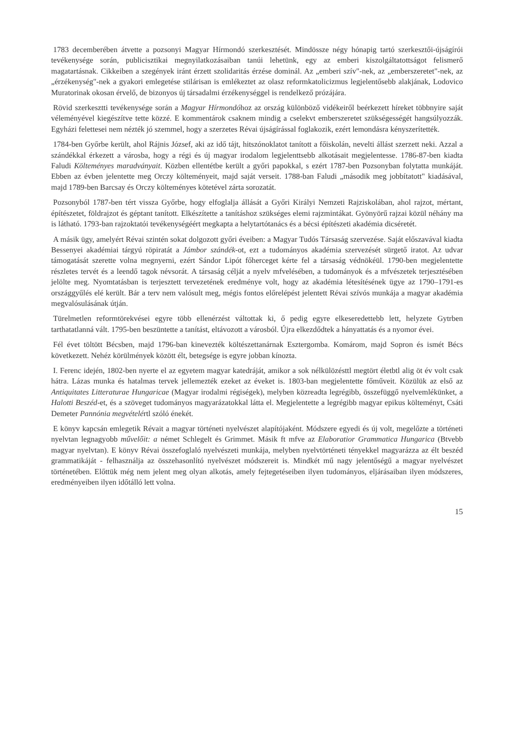1783 decemberében átvette a pozsonyi Magyar Hírmondó szerkesztését. Mindössze négy hónapig tartó szerkesztői-újságírói tevékenysége során, publicisztikai megnyilatkozásaiban tanúi lehetünk, egy az emberi kiszolgáltatottságot felismerő magatartásnak. Cikkeiben a szegények iránt érzett szolidaritás érzése dominál. Az „emberi szív"-nek, az „emberszeretet"-nek, az „érzékenység"-nek a gyakori emlegetése stilárisan is emlékeztet az olasz reformkatolicizmus legjelentősebb alakjának, Lodovico Muratorinak okosan érvelő, de bizonyos új társadalmi érzékenységgel is rendelkező prózájára.
Rövid szerkesztti tevékenysége során a Magyar Hírmondóhoz az ország különböző vidékeiről beérkezett híreket többnyire saját véleményével kiegészítve tette közzé. E kommentárok csaknem mindig a cselekvt emberszeretet szükségességét hangsúlyozzák. Egyházi felettesei nem nézték jó szemmel, hogy a szerzetes Révai újságírással foglakozik, ezért lemondásra kényszerítették.
1784-ben Győrbe került, ahol Rájnis József, aki az idő tájt, hitszónoklatot tanított a főiskolán, nevelti állást szerzett neki. Azzal a szándékkal érkezett a városba, hogy a régi és új magyar irodalom legjelenttsebb alkotásait megjelentesse. 1786-87-ben kiadta Faludi Költeményes maradványait. Közben ellentétbe került a győri papokkal, s ezért 1787-ben Pozsonyban folytatta munkáját. Ebben az évben jelentette meg Orczy költeményeit, majd saját verseit. 1788-ban Faludi „második meg jobbítatott" kiadásával, majd 1789-ben Barcsay és Orczy költeményes kötetével zárta sorozatát.
Pozsonyból 1787-ben tért vissza Győrbe, hogy elfoglalja állását a Győri Királyi Nemzeti Rajziskolában, ahol rajzot, mértant, építészetet, földrajzot és géptant tanított. Elkészítette a tanításhoz szükséges elemi rajzmintákat. Gyönyörű rajzai közül néhány ma is látható. 1793-ban rajzoktatói tevékenységéért megkapta a helytartótanács és a bécsi építészeti akadémia dicséretét.
A másik ügy, amelyért Révai szintén sokat dolgozott győri éveiben: a Magyar Tudós Társaság szervezése. Saját előszavával kiadta Bessenyei akadémiai tárgyú röpiratát a Jámbor szándék-ot, ezt a tudományos akadémia szervezését sürgető iratot. Az udvar támogatását szerette volna megnyerni, ezért Sándor Lipót főherceget kérte fel a társaság védnökéül. 1790-ben megjelentette részletes tervét és a leendő tagok névsorát. A társaság célját a nyelv mfvelésében, a tudományok és a mfvészetek terjesztésében jelölte meg. Nyomtatásban is terjesztett tervezetének eredménye volt, hogy az akadémia létesítésének ügye az 1790–1791-es országgyűlés elé került. Bár a terv nem valósult meg, mégis fontos előrelépést jelentett Révai szívós munkája a magyar akadémia megvalósulásának útján.
Türelmetlen reformtörekvései egyre több ellenérzést váltottak ki, ő pedig egyre elkeseredettebb lett, helyzete Gytrben tarthatatlanná vált. 1795-ben beszüntette a tanítást, eltávozott a városból. Újra elkezdődtek a hányattatás és a nyomor évei.
Fél évet töltött Bécsben, majd 1796-ban kinevezték költészettanárnak Esztergomba. Komárom, majd Sopron és ismét Bécs következett. Nehéz körülmények között élt, betegsége is egyre jobban kínozta.
I. Ferenc idején, 1802-ben nyerte el az egyetem magyar katedráját, amikor a sok nélkülözésttl megtört életbtl alig öt év volt csak hátra. Lázas munka és hatalmas tervek jellemezték ezeket az éveket is. 1803-ban megjelentette főműveit. Közülük az első az Antiquitates Litteraturae Hungaricae (Magyar irodalmi régiségek), melyben közreadta legrégibb, összefüggő nyelvemlékünket, a Halotti Beszéd-et, és a szöveget tudományos magyarázatokkal látta el. Megjelentette a legrégibb magyar epikus költeményt, Csáti Demeter Pannónia megvételértl szóló énekét.
E könyv kapcsán emlegetik Révait a magyar történeti nyelvészet alapítójaként. Módszere egyedi és új volt, megelőzte a történeti nyelvtan legnagyobb művelőit: a német Schlegelt és Grimmet. Másik ft mfve az Elaboratior Grammatica Hungarica (Btvebb magyar nyelvtan). E könyv Révai összefoglaló nyelvészeti munkája, melyben nyelvtörténeti tényekkel magyarázza az élt beszéd grammatikáját - felhasználja az összehasonlító nyelvészet módszereit is. Mindkét mű nagy jelentőségű a magyar nyelvészet történetében. Előttük még nem jelent meg olyan alkotás, amely fejtegetéseiben ilyen tudományos, eljárásaiban ilyen módszeres, eredményeiben ilyen időtálló lett volna.
15